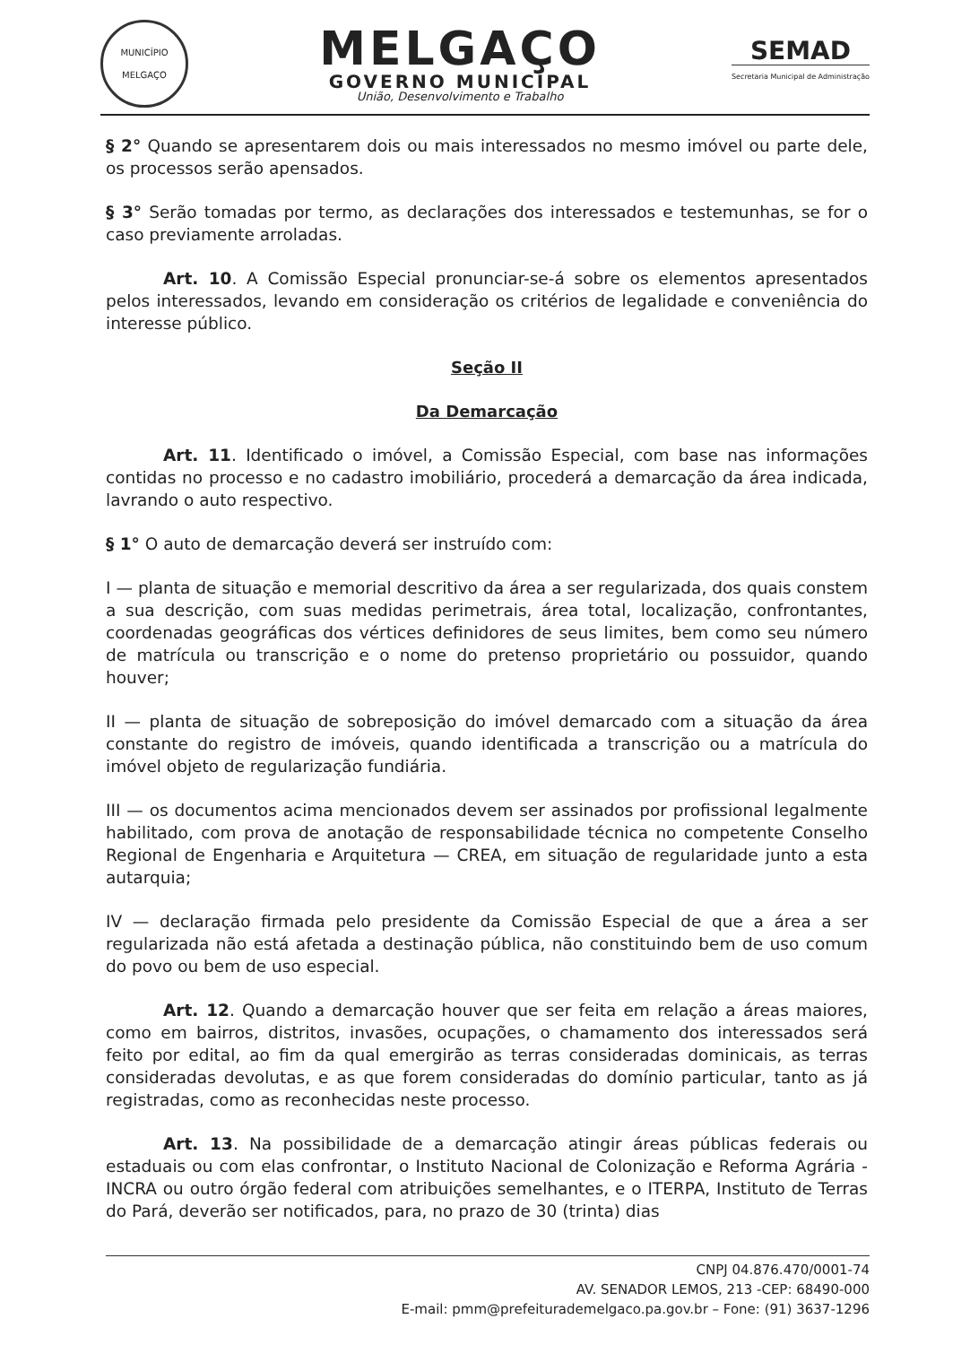MUNICÍPIO
MELGAÇO
MELGAÇO
GOVERNO MUNICIPAL
União, Desenvolvimento e Trabalho
SEMAD
Secretaria Municipal de Administração
§ 2° Quando se apresentarem dois ou mais interessados no mesmo imóvel ou parte dele, os processos serão apensados.
§ 3° Serão tomadas por termo, as declarações dos interessados e testemunhas, se for o caso previamente arroladas.
Art. 10. A Comissão Especial pronunciar-se-á sobre os elementos apresentados pelos interessados, levando em consideração os critérios de legalidade e conveniência do interesse público.
Seção II
Da Demarcação
Art. 11. Identificado o imóvel, a Comissão Especial, com base nas informações contidas no processo e no cadastro imobiliário, procederá a demarcação da área indicada, lavrando o auto respectivo.
§ 1° O auto de demarcação deverá ser instruído com:
I — planta de situação e memorial descritivo da área a ser regularizada, dos quais constem a sua descrição, com suas medidas perimetrais, área total, localização, confrontantes, coordenadas geográficas dos vértices definidores de seus limites, bem como seu número de matrícula ou transcrição e o nome do pretenso proprietário ou possuidor, quando houver;
II — planta de situação de sobreposição do imóvel demarcado com a situação da área constante do registro de imóveis, quando identificada a transcrição ou a matrícula do imóvel objeto de regularização fundiária.
III — os documentos acima mencionados devem ser assinados por profissional legalmente habilitado, com prova de anotação de responsabilidade técnica no competente Conselho Regional de Engenharia e Arquitetura — CREA, em situação de regularidade junto a esta autarquia;
IV — declaração firmada pelo presidente da Comissão Especial de que a área a ser regularizada não está afetada a destinação pública, não constituindo bem de uso comum do povo ou bem de uso especial.
Art. 12. Quando a demarcação houver que ser feita em relação a áreas maiores, como em bairros, distritos, invasões, ocupações, o chamamento dos interessados será feito por edital, ao fim da qual emergirão as terras consideradas dominicais, as terras consideradas devolutas, e as que forem consideradas do domínio particular, tanto as já registradas, como as reconhecidas neste processo.
Art. 13. Na possibilidade de a demarcação atingir áreas públicas federais ou estaduais ou com elas confrontar, o Instituto Nacional de Colonização e Reforma Agrária - INCRA ou outro órgão federal com atribuições semelhantes, e o ITERPA, Instituto de Terras do Pará, deverão ser notificados, para, no prazo de 30 (trinta) dias
CNPJ 04.876.470/0001-74
AV. SENADOR LEMOS, 213 -CEP: 68490-000
E-mail: pmm@prefeiturademelgaco.pa.gov.br – Fone: (91) 3637-1296